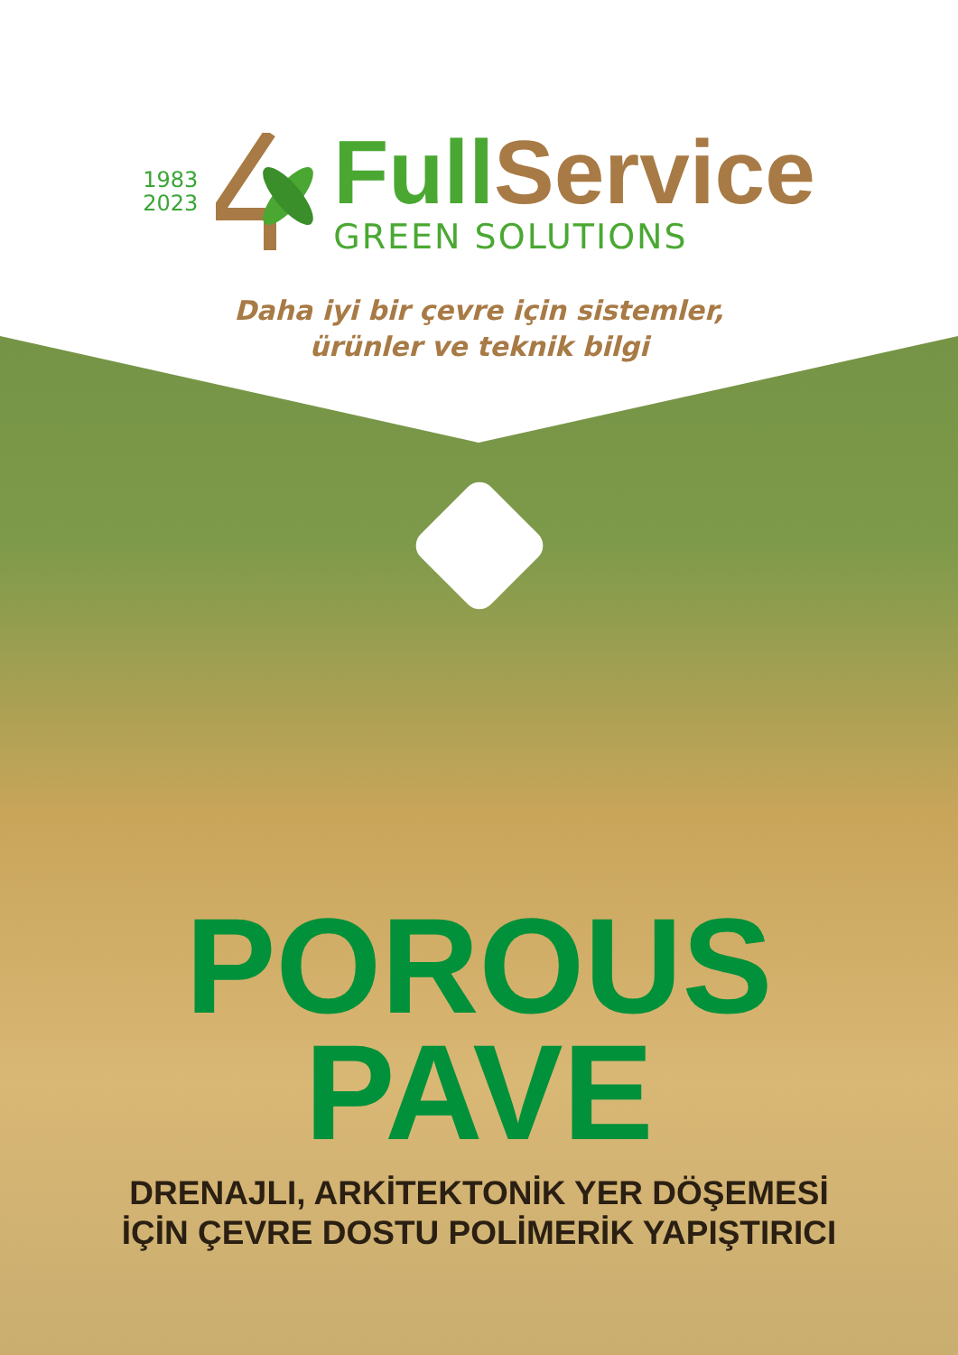1983
2023
Full Service
GREEN SOLUTIONS
Daha iyi bir çevre için sistemler,
ürünler ve teknik bilgi
POROUS
PAVE
DRENAJLI, ARKİTEKTONİK YER DÖŞEMESİ
İÇİN ÇEVRE DOSTU POLİMERİK YAPIŞTIRICI